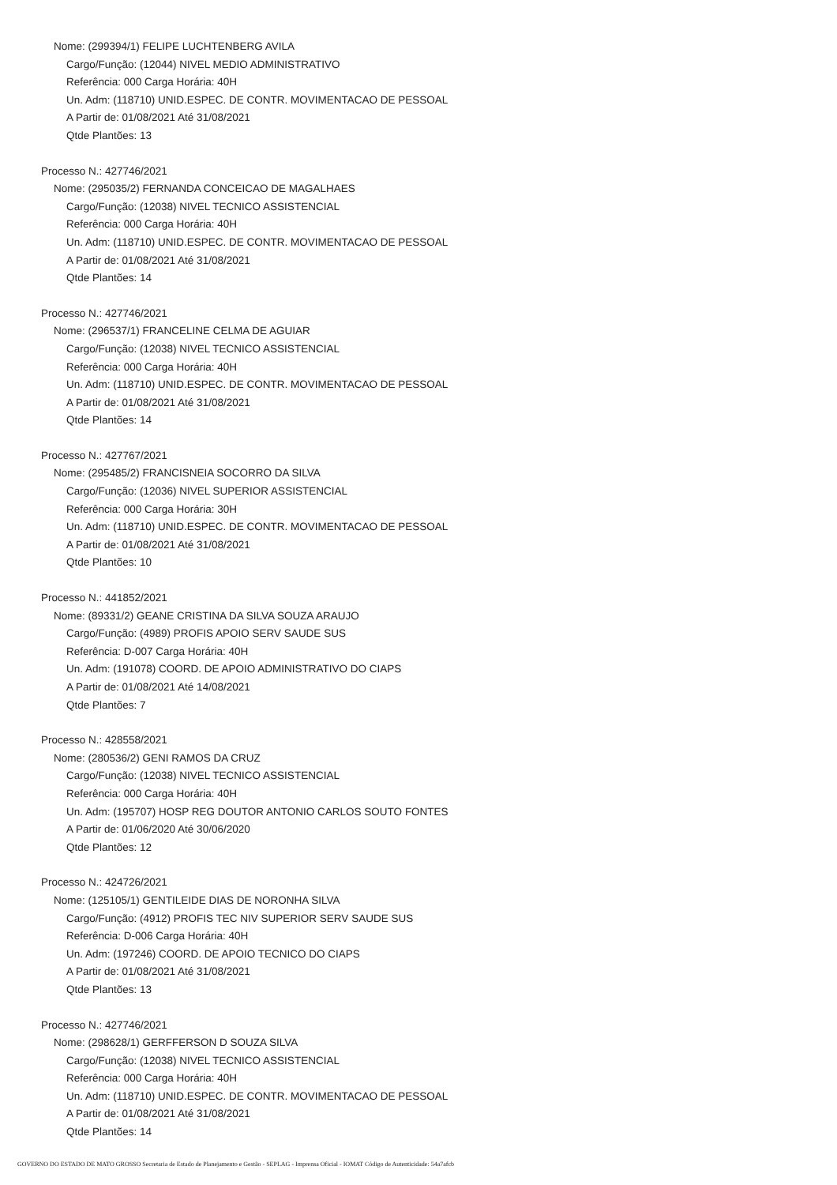Nome: (299394/1) FELIPE LUCHTENBERG AVILA
Cargo/Função: (12044) NIVEL MEDIO ADMINISTRATIVO
Referência: 000 Carga Horária: 40H
Un. Adm: (118710) UNID.ESPEC. DE CONTR. MOVIMENTACAO DE PESSOAL
A Partir de: 01/08/2021 Até 31/08/2021
Qtde Plantões: 13
Processo N.: 427746/2021
Nome: (295035/2) FERNANDA CONCEICAO DE MAGALHAES
Cargo/Função: (12038) NIVEL TECNICO ASSISTENCIAL
Referência: 000 Carga Horária: 40H
Un. Adm: (118710) UNID.ESPEC. DE CONTR. MOVIMENTACAO DE PESSOAL
A Partir de: 01/08/2021 Até 31/08/2021
Qtde Plantões: 14
Processo N.: 427746/2021
Nome: (296537/1) FRANCELINE CELMA DE AGUIAR
Cargo/Função: (12038) NIVEL TECNICO ASSISTENCIAL
Referência: 000 Carga Horária: 40H
Un. Adm: (118710) UNID.ESPEC. DE CONTR. MOVIMENTACAO DE PESSOAL
A Partir de: 01/08/2021 Até 31/08/2021
Qtde Plantões: 14
Processo N.: 427767/2021
Nome: (295485/2) FRANCISNEIA SOCORRO DA SILVA
Cargo/Função: (12036) NIVEL SUPERIOR ASSISTENCIAL
Referência: 000 Carga Horária: 30H
Un. Adm: (118710) UNID.ESPEC. DE CONTR. MOVIMENTACAO DE PESSOAL
A Partir de: 01/08/2021 Até 31/08/2021
Qtde Plantões: 10
Processo N.: 441852/2021
Nome: (89331/2) GEANE CRISTINA DA SILVA SOUZA ARAUJO
Cargo/Função: (4989) PROFIS APOIO SERV SAUDE SUS
Referência: D-007 Carga Horária: 40H
Un. Adm: (191078) COORD. DE APOIO ADMINISTRATIVO DO CIAPS
A Partir de: 01/08/2021 Até 14/08/2021
Qtde Plantões: 7
Processo N.: 428558/2021
Nome: (280536/2) GENI RAMOS DA CRUZ
Cargo/Função: (12038) NIVEL TECNICO ASSISTENCIAL
Referência: 000 Carga Horária: 40H
Un. Adm: (195707) HOSP REG DOUTOR ANTONIO CARLOS SOUTO FONTES
A Partir de: 01/06/2020 Até 30/06/2020
Qtde Plantões: 12
Processo N.: 424726/2021
Nome: (125105/1) GENTILEIDE DIAS DE NORONHA SILVA
Cargo/Função: (4912) PROFIS TEC NIV SUPERIOR SERV SAUDE SUS
Referência: D-006 Carga Horária: 40H
Un. Adm: (197246) COORD. DE APOIO TECNICO DO CIAPS
A Partir de: 01/08/2021 Até 31/08/2021
Qtde Plantões: 13
Processo N.: 427746/2021
Nome: (298628/1) GERFFERSON D SOUZA SILVA
Cargo/Função: (12038) NIVEL TECNICO ASSISTENCIAL
Referência: 000 Carga Horária: 40H
Un. Adm: (118710) UNID.ESPEC. DE CONTR. MOVIMENTACAO DE PESSOAL
A Partir de: 01/08/2021 Até 31/08/2021
Qtde Plantões: 14
GOVERNO DO ESTADO DE MATO GROSSO Secretaria de Estado de Planejamento e Gestão - SEPLAG - Imprensa Oficial - IOMAT Código de Autenticidade: 54a7afcb